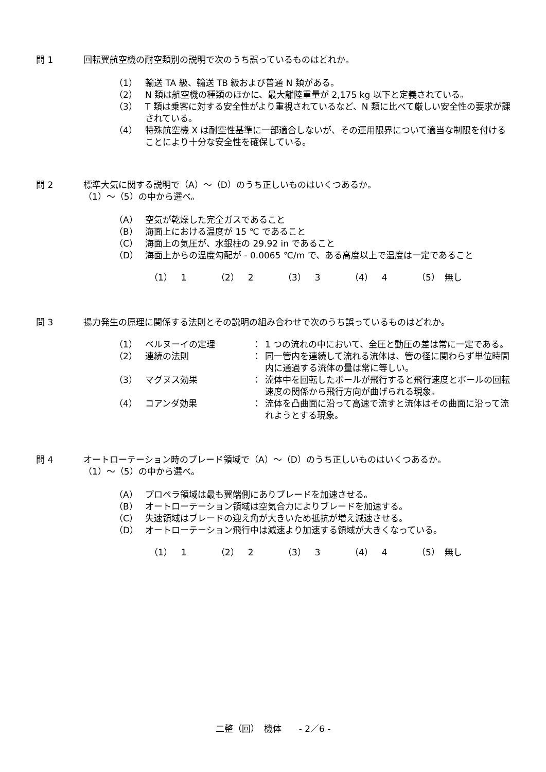問 1 回転翼航空機の耐空類別の説明で次のうち誤っているものはどれか。
（1） 輸送 TA 級、輸送 TB 級および普通 N 類がある。
（2） N 類は航空機の種類のほかに、最大離陸重量が 2,175 kg 以下と定義されている。
（3） T 類は乗客に対する安全性がより重視されているなど、N 類に比べて厳しい安全性の要求が課されている。
（4） 特殊航空機 X は耐空性基準に一部適合しないが、その運用限界について適当な制限を付けることにより十分な安全性を確保している。
問 2 標準大気に関する説明で（A）～（D）のうち正しいものはいくつあるか。
（1）～（5）の中から選べ。
（A） 空気が乾燥した完全ガスであること
（B） 海面上における温度が 15 ℃ であること
（C） 海面上の気圧が、水銀柱の 29.92 in であること
（D） 海面上からの温度勾配が - 0.0065 ℃/m で、ある高度以上で温度は一定であること
（1）　1 （2）　2 （3）　3 （4）　4 （5）　無し
問 3 揚力発生の原理に関係する法則とその説明の組み合わせで次のうち誤っているものはどれか。
| （1） | ベルヌーイの定理 | ： | 1 つの流れの中において、全圧と動圧の差は常に一定である。 |
| （2） | 連続の法則 | ： | 同一管内を連続して流れる流体は、管の径に関わらず単位時間内に通過する流体の量は常に等しい。 |
| （3） | マグヌス効果 | ： | 流体中を回転したボールが飛行すると飛行速度とボールの回転速度の関係から飛行方向が曲げられる現象。 |
| （4） | コアンダ効果 | ： | 流体を凸曲面に沿って高速で流すと流体はその曲面に沿って流れようとする現象。 |
問 4 オートローテーション時のブレード領域で（A）～（D）のうち正しいものはいくつあるか。
（1）～（5）の中から選べ。
（A） プロペラ領域は最も翼端側にありブレードを加速させる。
（B） オートローテーション領域は空気合力によりブレードを加速する。
（C） 失速領域はブレードの迎え角が大きいため抵抗が増え減速させる。
（D） オートローテーション飛行中は減速より加速する領域が大きくなっている。
（1）　1 （2）　2 （3）　3 （4）　4 （5）　無し
二整（回）　機体　　- 2／6 -